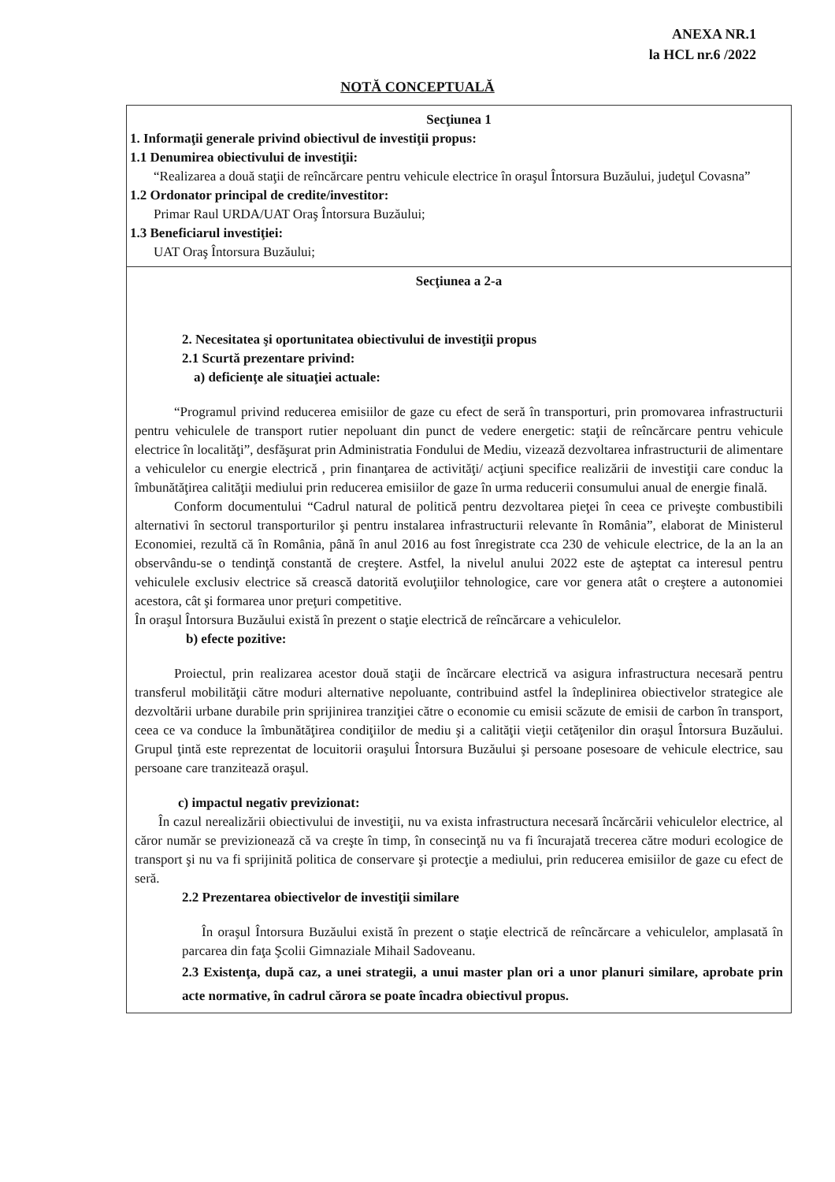ANEXA NR.1
la HCL nr.6 /2022
NOTĂ CONCEPTUALĂ
Secţiunea 1
1. Informaţii generale privind obiectivul de investiţii propus:
1.1 Denumirea obiectivului de investiţii:
“Realizarea a două staţii de reîncărcare pentru vehicule electrice în oraşul Întorsura Buzăului, judeţul Covasna”
1.2 Ordonator principal de credite/investitor:
Primar Raul URDA/UAT Oraş Întorsura Buzăului;
1.3 Beneficiarul investiţiei:
UAT Oraş Întorsura Buzăului;
Secţiunea a 2-a
2. Necesitatea şi oportunitatea obiectivului de investiţii propus
2.1 Scurtă prezentare privind:
a) deficienţe ale situaţiei actuale:
“Programul privind reducerea emisiilor de gaze cu efect de seră în transporturi, prin promovarea infrastructurii pentru vehiculele de transport rutier nepoluant din punct de vedere energetic: staţii de reîncărcare pentru vehicule electrice în localităţi”, desfăşurat prin Administratia Fondului de Mediu, vizează dezvoltarea infrastructurii de alimentare a vehiculelor cu energie electrică , prin finanţarea de activităţi/ acţiuni specifice realizării de investiţii care conduc la îmbunătăţirea calităţii mediului prin reducerea emisiilor de gaze în urma reducerii consumului anual de energie finală.
Conform documentului “Cadrul natural de politică pentru dezvoltarea pieţei în ceea ce priveşte combustibili alternativi în sectorul transporturilor şi pentru instalarea infrastructurii relevante în România”, elaborat de Ministerul Economiei, rezultă că în România, până în anul 2016 au fost înregistrate cca 230 de vehicule electrice, de la an la an observându-se o tendinţă constantă de creştere. Astfel, la nivelul anului 2022 este de aşteptat ca interesul pentru vehiculele exclusiv electrice să crească datorită evoluţiilor tehnologice, care vor genera atât o creştere a autonomiei acestora, cât şi formarea unor preţuri competitive.
În oraşul Întorsura Buzăului există în prezent o staţie electrică de reîncărcare a vehiculelor.
b) efecte pozitive:
Proiectul, prin realizarea acestor două staţii de încărcare electrică va asigura infrastructura necesară pentru transferul mobilităţii către moduri alternative nepoluante, contribuind astfel la îndeplinirea obiectivelor strategice ale dezvoltării urbane durabile prin sprijinirea tranziţiei către o economie cu emisii scăzute de emisii de carbon în transport, ceea ce va conduce la îmbunătăţirea condiţiilor de mediu şi a calităţii vieţii cetăţenilor din oraşul Întorsura Buzăului. Grupul ţintă este reprezentat de locuitorii oraşului Întorsura Buzăului şi persoane posesoare de vehicule electrice, sau persoane care tranzitează oraşul.
c) impactul negativ previzionat:
În cazul nerealizării obiectivului de investiţii, nu va exista infrastructura necesară încărcării vehiculelor electrice, al căror număr se previzionează că va creşte în timp, în consecinţă nu va fi încurajată trecerea către moduri ecologice de transport şi nu va fi sprijinită politica de conservare şi protecţie a mediului, prin reducerea emisiilor de gaze cu efect de seră.
2.2 Prezentarea obiectivelor de investiţii similare
În oraşul Întorsura Buzăului există în prezent o staţie electrică de reîncărcare a vehiculelor, amplasată în parcarea din faţa Şcolii Gimnaziale Mihail Sadoveanu.
2.3 Existenţa, după caz, a unei strategii, a unui master plan ori a unor planuri similare, aprobate prin acte normative, în cadrul cărora se poate încadra obiectivul propus.